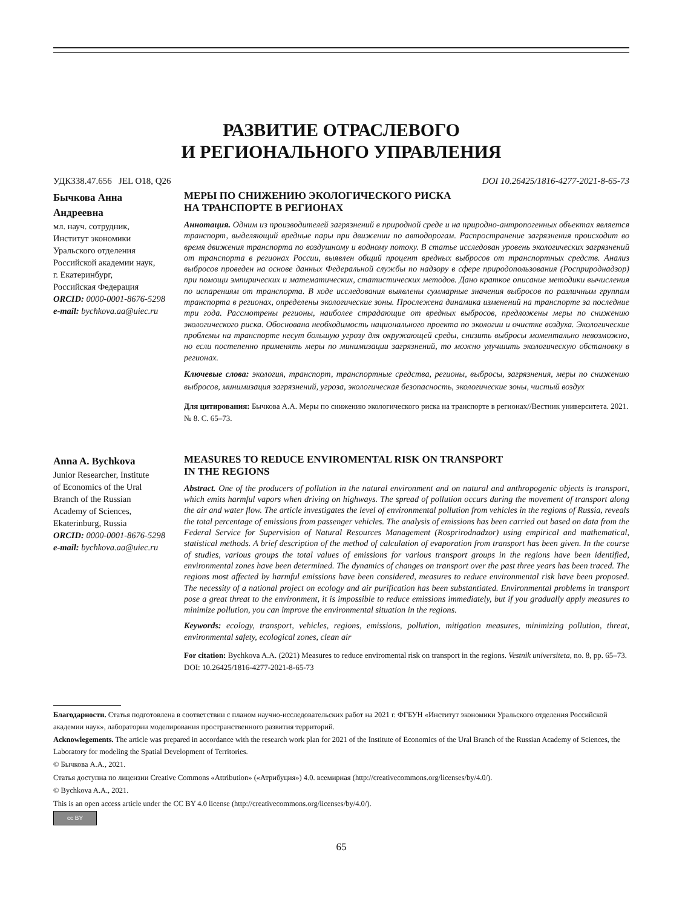РАЗВИТИЕ ОТРАСЛЕВОГО
И РЕГИОНАЛЬНОГО УПРАВЛЕНИЯ
УДК338.47.656 JEL O18, Q26 DOI 10.26425/1816-4277-2021-8-65-73
Бычкова Анна
Андреевна
мл. науч. сотрудник,
Институт экономики
Уральского отделения
Российской академии наук,
г. Екатеринбург,
Российская Федерация
ORCID: 0000-0001-8676-5298
e-mail: bychkova.aa@uiec.ru
МЕРЫ ПО СНИЖЕНИЮ ЭКОЛОГИЧЕСКОГО РИСКА
НА ТРАНСПОРТЕ В РЕГИОНАХ
Аннотация. Одним из производителей загрязнений в природной среде и на природно-антропогенных объектах является транспорт, выделяющий вредные пары при движении по автодорогам. Распространение загрязнения происходит во время движения транспорта по воздушному и водному потоку. В статье исследован уровень экологических загрязнений от транспорта в регионах России, выявлен общий процент вредных выбросов от транспортных средств. Анализ выбросов проведен на основе данных Федеральной службы по надзору в сфере природопользования (Росприроднадзор) при помощи эмпирических и математических, статистических методов. Дано краткое описание методики вычисления по испарениям от транспорта. В ходе исследования выявлены суммарные значения выбросов по различным группам транспорта в регионах, определены экологические зоны. Прослежена динамика изменений на транспорте за последние три года. Рассмотрены регионы, наиболее страдающие от вредных выбросов, предложены меры по снижению экологического риска. Обоснована необходимость национального проекта по экологии и очистке воздуха. Экологические проблемы на транспорте несут большую угрозу для окружающей среды, снизить выбросы моментально невозможно, но если постепенно применять меры по минимизации загрязнений, то можно улучшить экологическую обстановку в регионах.
Ключевые слова: экология, транспорт, транспортные средства, регионы, выбросы, загрязнения, меры по снижению выбросов, минимизация загрязнений, угроза, экологическая безопасность, экологические зоны, чистый воздух
Для цитирования: Бычкова А.А. Меры по снижению экологического риска на транспорте в регионах//Вестник университета. 2021. № 8. С. 65–73.
Anna A. Bychkova
Junior Researcher, Institute
of Economics of the Ural
Branch of the Russian
Academy of Sciences,
Ekaterinburg, Russia
ORCID: 0000-0001-8676-5298
e-mail: bychkova.aa@uiec.ru
MEASURES TO REDUCE ENVIROMENTAL RISK ON TRANSPORT
IN THE REGIONS
Abstract. One of the producers of pollution in the natural environment and on natural and anthropogenic objects is transport, which emits harmful vapors when driving on highways. The spread of pollution occurs during the movement of transport along the air and water flow. The article investigates the level of environmental pollution from vehicles in the regions of Russia, reveals the total percentage of emissions from passenger vehicles. The analysis of emissions has been carried out based on data from the Federal Service for Supervision of Natural Resources Management (Rosprirodnadzor) using empirical and mathematical, statistical methods. A brief description of the method of calculation of evaporation from transport has been given. In the course of studies, various groups the total values of emissions for various transport groups in the regions have been identified, environmental zones have been determined. The dynamics of changes on transport over the past three years has been traced. The regions most affected by harmful emissions have been considered, measures to reduce environmental risk have been proposed. The necessity of a national project on ecology and air purification has been substantiated. Environmental problems in transport pose a great threat to the environment, it is impossible to reduce emissions immediately, but if you gradually apply measures to minimize pollution, you can improve the environmental situation in the regions.
Keywords: ecology, transport, vehicles, regions, emissions, pollution, mitigation measures, minimizing pollution, threat, environmental safety, ecological zones, clean air
For citation: Bychkova A.A. (2021) Measures to reduce enviromental risk on transport in the regions. Vestnik universiteta, no. 8, pp. 65–73. DOI: 10.26425/1816-4277-2021-8-65-73
Благодарности. Статья подготовлена в соответствии с планом научно-исследовательских работ на 2021 г. ФГБУН «Институт экономики Уральского отделения Российской академии наук», лаборатории моделирования пространственного развития территорий.
Acknowlegements. The article was prepared in accordance with the research work plan for 2021 of the Institute of Economics of the Ural Branch of the Russian Academy of Sciences, the Laboratory for modeling the Spatial Development of Territories.
© Бычкова А.А., 2021.
Статья доступна по лицензии Creative Commons «Attribution» («Атрибуция») 4.0. всемирная (http://creativecommons.org/licenses/by/4.0/).
© Bychkova A.A., 2021.
This is an open access article under the CC BY 4.0 license (http://creativecommons.org/licenses/by/4.0/).
cc BY
65